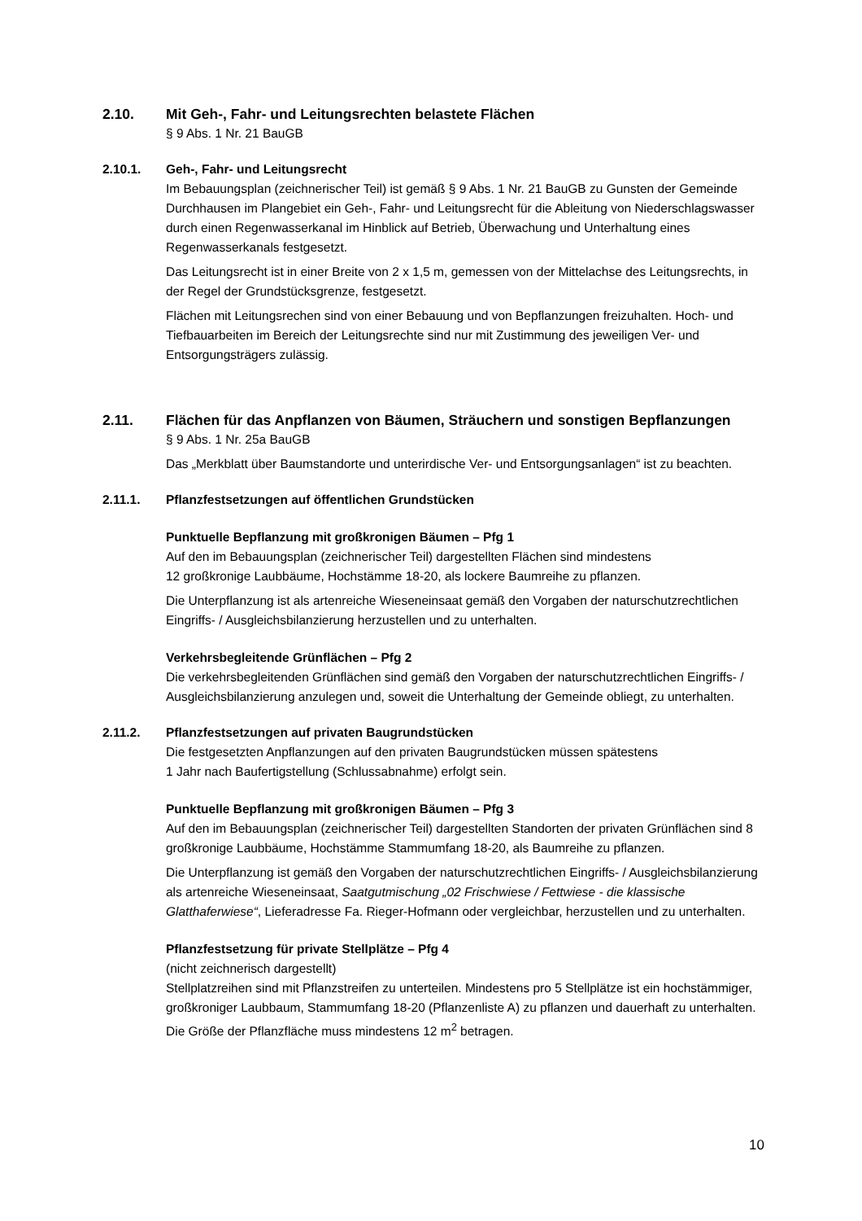2.10. Mit Geh-, Fahr- und Leitungsrechten belastete Flächen
§ 9 Abs. 1 Nr. 21 BauGB
2.10.1. Geh-, Fahr- und Leitungsrecht
Im Bebauungsplan (zeichnerischer Teil) ist gemäß § 9 Abs. 1 Nr. 21 BauGB zu Gunsten der Gemeinde Durchhausen im Plangebiet ein Geh-, Fahr- und Leitungsrecht für die Ableitung von Niederschlagswasser durch einen Regenwasserkanal im Hinblick auf Betrieb, Überwachung und Unterhaltung eines Regenwasserkanals festgesetzt.
Das Leitungsrecht ist in einer Breite von 2 x 1,5 m, gemessen von der Mittelachse des Leitungsrechts, in der Regel der Grundstücksgrenze, festgesetzt.
Flächen mit Leitungsrechen sind von einer Bebauung und von Bepflanzungen freizuhalten. Hoch- und Tiefbauarbeiten im Bereich der Leitungsrechte sind nur mit Zustimmung des jeweiligen Ver- und Entsorgungsträgers zulässig.
2.11. Flächen für das Anpflanzen von Bäumen, Sträuchern und sonstigen Bepflanzungen
§ 9 Abs. 1 Nr. 25a BauGB
Das „Merkblatt über Baumstandorte und unterirdische Ver- und Entsorgungsanlagen“ ist zu beachten.
2.11.1. Pflanzfestsetzungen auf öffentlichen Grundstücken
Punktuelle Bepflanzung mit großkronigen Bäumen – Pfg 1
Auf den im Bebauungsplan (zeichnerischer Teil) dargestellten Flächen sind mindestens
12 großkronige Laubbäume, Hochstämme 18-20, als lockere Baumreihe zu pflanzen.
Die Unterpflanzung ist als artenreiche Wieseneinsaat gemäß den Vorgaben der naturschutzrechtlichen Eingriffs- / Ausgleichsbilanzierung herzustellen und zu unterhalten.
Verkehrsbegleitende Grünflächen – Pfg 2
Die verkehrsbegleitenden Grünflächen sind gemäß den Vorgaben der naturschutzrechtlichen Eingriffs- / Ausgleichsbilanzierung anzulegen und, soweit die Unterhaltung der Gemeinde obliegt, zu unterhalten.
2.11.2. Pflanzfestsetzungen auf privaten Baugrundstücken
Die festgesetzten Anpflanzungen auf den privaten Baugrundstücken müssen spätestens
1 Jahr nach Baufertigstellung (Schlussabnahme) erfolgt sein.
Punktuelle Bepflanzung mit großkronigen Bäumen – Pfg 3
Auf den im Bebauungsplan (zeichnerischer Teil) dargestellten Standorten der privaten Grünflächen sind 8 großkronige Laubbäume, Hochstämme Stammumfang 18-20, als Baumreihe zu pflanzen.
Die Unterpflanzung ist gemäß den Vorgaben der naturschutzrechtlichen Eingriffs- / Ausgleichsbilanzierung als artenreiche Wieseneinsaat, Saatgutmischung „02 Frischwiese / Fettwiese - die klassische Glatthaferwiese“, Lieferadresse Fa. Rieger-Hofmann oder vergleichbar, herzustellen und zu unterhalten.
Pflanzfestsetzung für private Stellplätze – Pfg 4
(nicht zeichnerisch dargestellt)
Stellplatzreihen sind mit Pflanzstreifen zu unterteilen. Mindestens pro 5 Stellplätze ist ein hochstämmiger, großkroniger Laubbaum, Stammumfang 18-20 (Pflanzenliste A) zu pflanzen und dauerhaft zu unterhalten. Die Größe der Pflanzfläche muss mindestens 12 m<sup>2</sup> betragen.
10